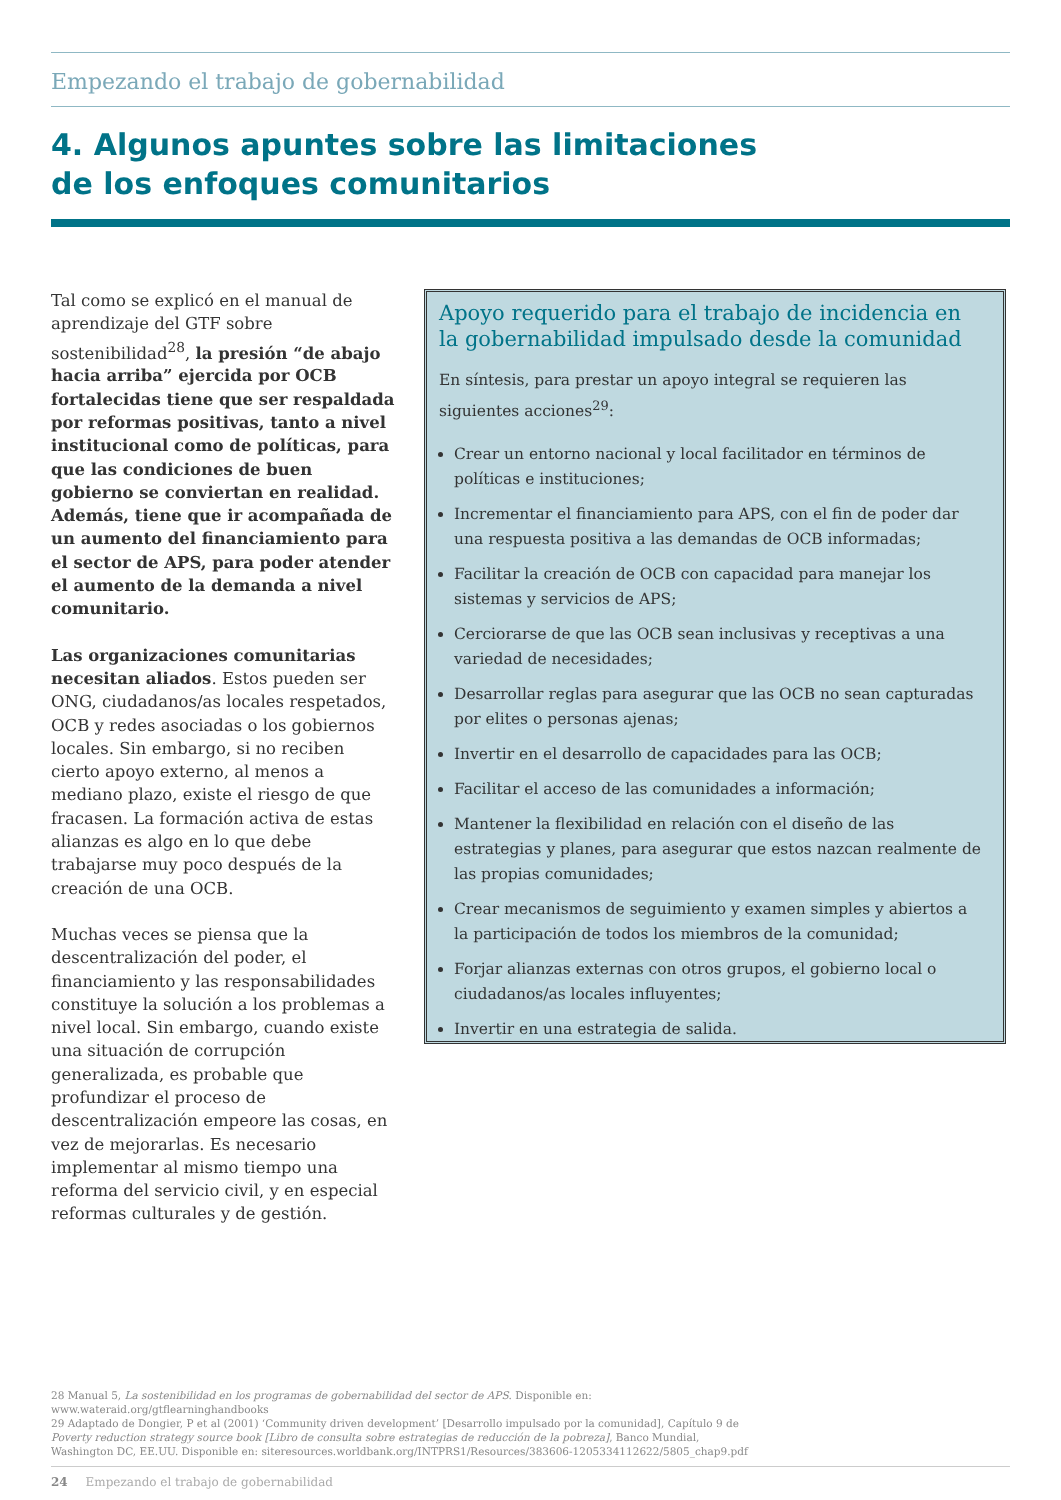Empezando el trabajo de gobernabilidad
4. Algunos apuntes sobre las limitaciones
de los enfoques comunitarios
Tal como se explicó en el manual de aprendizaje del GTF sobre sostenibilidad<sup>28</sup>, la presión “de abajo hacia arriba” ejercida por OCB fortalecidas tiene que ser respaldada por reformas positivas, tanto a nivel institucional como de políticas, para que las condiciones de buen gobierno se conviertan en realidad. Además, tiene que ir acompañada de un aumento del financiamiento para el sector de APS, para poder atender el aumento de la demanda a nivel comunitario.
Las organizaciones comunitarias necesitan aliados. Estos pueden ser ONG, ciudadanos/as locales respetados, OCB y redes asociadas o los gobiernos locales. Sin embargo, si no reciben cierto apoyo externo, al menos a mediano plazo, existe el riesgo de que fracasen. La formación activa de estas alianzas es algo en lo que debe trabajarse muy poco después de la creación de una OCB.
Muchas veces se piensa que la descentralización del poder, el financiamiento y las responsabilidades constituye la solución a los problemas a nivel local. Sin embargo, cuando existe una situación de corrupción generalizada, es probable que profundizar el proceso de descentralización empeore las cosas, en vez de mejorarlas. Es necesario implementar al mismo tiempo una reforma del servicio civil, y en especial reformas culturales y de gestión.
Apoyo requerido para el trabajo de incidencia en la gobernabilidad impulsado desde la comunidad
En síntesis, para prestar un apoyo integral se requieren las siguientes acciones<sup>29</sup>:
Crear un entorno nacional y local facilitador en términos de políticas e instituciones;
Incrementar el financiamiento para APS, con el fin de poder dar una respuesta positiva a las demandas de OCB informadas;
Facilitar la creación de OCB con capacidad para manejar los sistemas y servicios de APS;
Cerciorarse de que las OCB sean inclusivas y receptivas a una variedad de necesidades;
Desarrollar reglas para asegurar que las OCB no sean capturadas por elites o personas ajenas;
Invertir en el desarrollo de capacidades para las OCB;
Facilitar el acceso de las comunidades a información;
Mantener la flexibilidad en relación con el diseño de las estrategias y planes, para asegurar que estos nazcan realmente de las propias comunidades;
Crear mecanismos de seguimiento y examen simples y abiertos a la participación de todos los miembros de la comunidad;
Forjar alianzas externas con otros grupos, el gobierno local o ciudadanos/as locales influyentes;
Invertir en una estrategia de salida.
28 Manual 5, La sostenibilidad en los programas de gobernabilidad del sector de APS. Disponible en: www.wateraid.org/gtflearninghandbooks
29 Adaptado de Dongier, P et al (2001) ‘Community driven development’ [Desarrollo impulsado por la comunidad], Capítulo 9 de Poverty reduction strategy source book [Libro de consulta sobre estrategias de reducción de la pobreza], Banco Mundial, Washington DC, EE.UU. Disponible en: siteresources.worldbank.org/INTPRS1/Resources/383606-1205334112622/5805_chap9.pdf
24 Empezando el trabajo de gobernabilidad